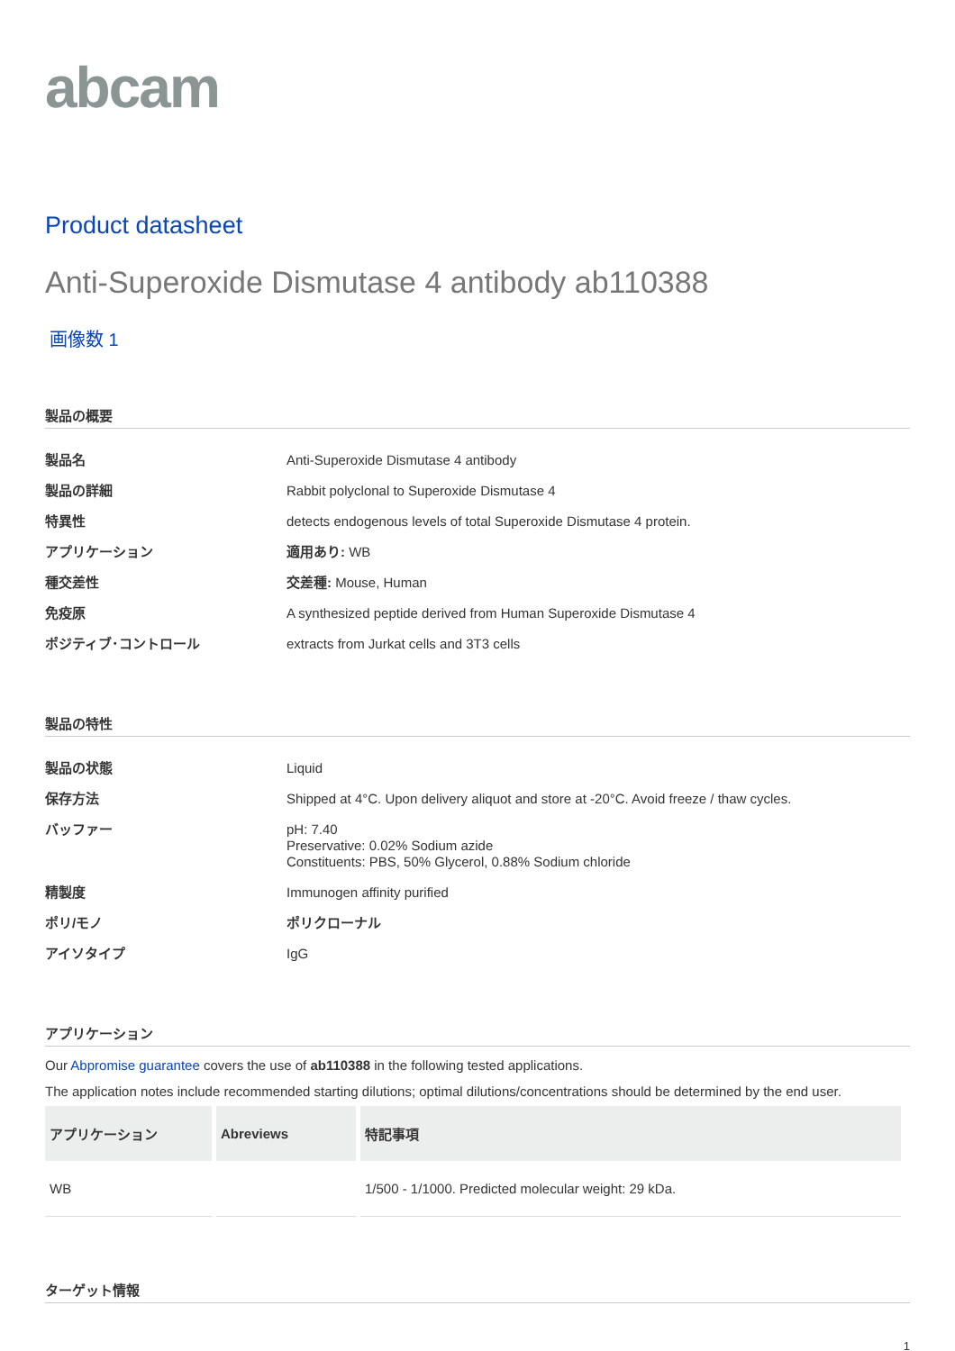abcam
Product datasheet
Anti-Superoxide Dismutase 4 antibody ab110388
画像数 1
製品の概要
| 製品名 | Anti-Superoxide Dismutase 4 antibody |
| 製品の詳細 | Rabbit polyclonal to Superoxide Dismutase 4 |
| 特異性 | detects endogenous levels of total Superoxide Dismutase 4 protein. |
| アプリケーション | 適用あり: WB |
| 種交差性 | 交差種: Mouse, Human |
| 免疫原 | A synthesized peptide derived from Human Superoxide Dismutase 4 |
| ポジティブ･コントロール | extracts from Jurkat cells and 3T3 cells |
製品の特性
| 製品の状態 | Liquid |
| 保存方法 | Shipped at 4°C. Upon delivery aliquot and store at -20°C. Avoid freeze / thaw cycles. |
| バッファー | pH: 7.40 Preservative: 0.02% Sodium azide Constituents: PBS, 50% Glycerol, 0.88% Sodium chloride |
| 精製度 | Immunogen affinity purified |
| ポリ/モノ | ポリクローナル |
| アイソタイプ | IgG |
アプリケーション
Our Abpromise guarantee covers the use of ab110388 in the following tested applications.
The application notes include recommended starting dilutions; optimal dilutions/concentrations should be determined by the end user.
| アプリケーション | Abreviews | 特記事項 |
| --- | --- | --- |
| WB | | 1/500 - 1/1000. Predicted molecular weight: 29 kDa. |
ターゲット情報
1